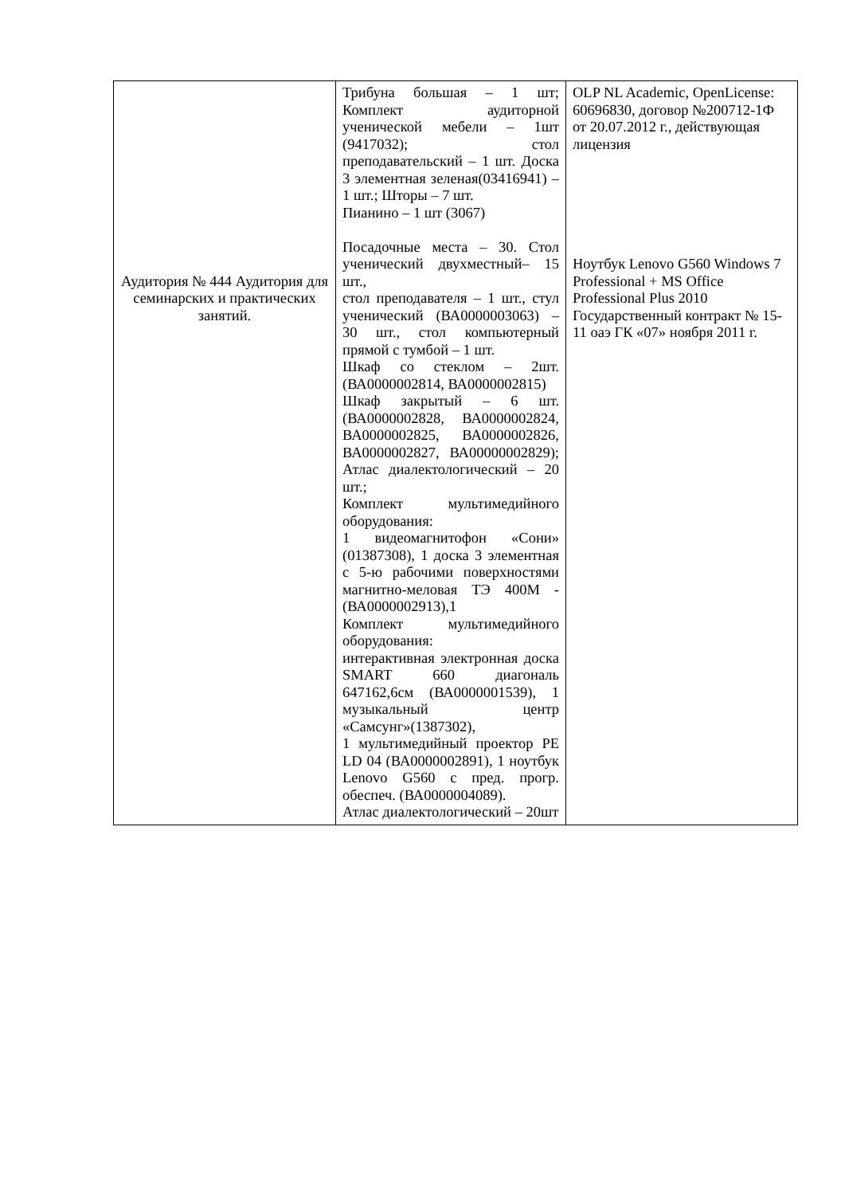| Аудитория № 444 Аудитория для семинарских и практических занятий. | Трибуна большая – 1 шт; Комплект аудиторной ученической мебели – 1шт (9417032); стол преподавательский – 1 шт. Доска 3 элементная зеленая(03416941) – 1 шт.; Шторы – 7 шт. Пианино – 1 шт (3067) Посадочные места – 30. Стол ученический двухместный– 15 шт., стол преподавателя – 1 шт., стул ученический (ВА0000003063) – 30 шт., стол компьютерный прямой с тумбой – 1 шт. Шкаф со стеклом – 2шт. (ВА0000002814, ВА0000002815) Шкаф закрытый – 6 шт. (ВА0000002828, ВА0000002824, ВА0000002825, ВА0000002826, ВА0000002827, ВА00000002829); Атлас диалектологический – 20 шт.; Комплект мультимедийного оборудования: 1 видеомагнитофон «Сони» (01387308), 1 доска 3 элементная с 5-ю рабочими поверхностями магнитно-меловая ТЭ 400М - (ВА0000002913),1 Комплект мультимедийного оборудования: интерактивная электронная доска SMART 660 диагональ 647162,6см (ВА0000001539), 1 музыкальный центр «Самсунг»(1387302), 1 мультимедийный проектор PE LD 04 (ВА0000002891), 1 ноутбук Lenovo G560 с пред. прогр. обеспеч. (ВА0000004089). Атлас диалектологический – 20шт | OLP NL Academic, OpenLicense: 60696830, договор №200712-1Ф от 20.07.2012 г., действующая лицензия Ноутбук Lenovo G560 Windows 7 Professional + MS Office Professional Plus 2010 Государственный контракт № 15-11 оаэ ГК «07» ноября 2011 г. |